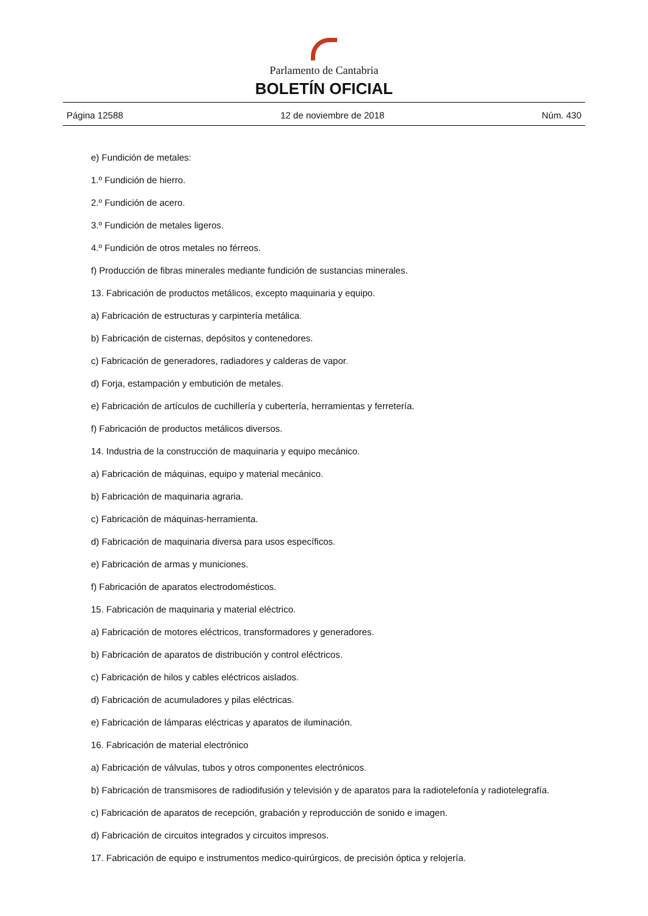Parlamento de Cantabria
BOLETÍN OFICIAL
Página 12588 12 de noviembre de 2018 Núm. 430
e) Fundición de metales:
1.º Fundición de hierro.
2.º Fundición de acero.
3.º Fundición de metales ligeros.
4.º Fundición de otros metales no férreos.
f) Producción de fibras minerales mediante fundición de sustancias minerales.
13. Fabricación de productos metálicos, excepto maquinaria y equipo.
a) Fabricación de estructuras y carpintería metálica.
b) Fabricación de cisternas, depósitos y contenedores.
c) Fabricación de generadores, radiadores y calderas de vapor.
d) Forja, estampación y embutición de metales.
e) Fabricación de artículos de cuchillería y cubertería, herramientas y ferretería.
f) Fabricación de productos metálicos diversos.
14. Industria de la construcción de maquinaria y equipo mecánico.
a) Fabricación de máquinas, equipo y material mecánico.
b) Fabricación de maquinaria agraria.
c) Fabricación de máquinas-herramienta.
d) Fabricación de maquinaria diversa para usos específicos.
e) Fabricación de armas y municiones.
f) Fabricación de aparatos electrodomésticos.
15. Fabricación de maquinaria y material eléctrico.
a) Fabricación de motores eléctricos, transformadores y generadores.
b) Fabricación de aparatos de distribución y control eléctricos.
c) Fabricación de hilos y cables eléctricos aislados.
d) Fabricación de acumuladores y pilas eléctricas.
e) Fabricación de lámparas eléctricas y aparatos de iluminación.
16. Fabricación de material electrónico
a) Fabricación de válvulas, tubos y otros componentes electrónicos.
b) Fabricación de transmisores de radiodifusión y televisión y de aparatos para la radiotelefonía y radiotelegrafía.
c) Fabricación de aparatos de recepción, grabación y reproducción de sonido e imagen.
d) Fabricación de circuitos integrados y circuitos impresos.
17. Fabricación de equipo e instrumentos medico-quirúrgicos, de precisión óptica y relojería.